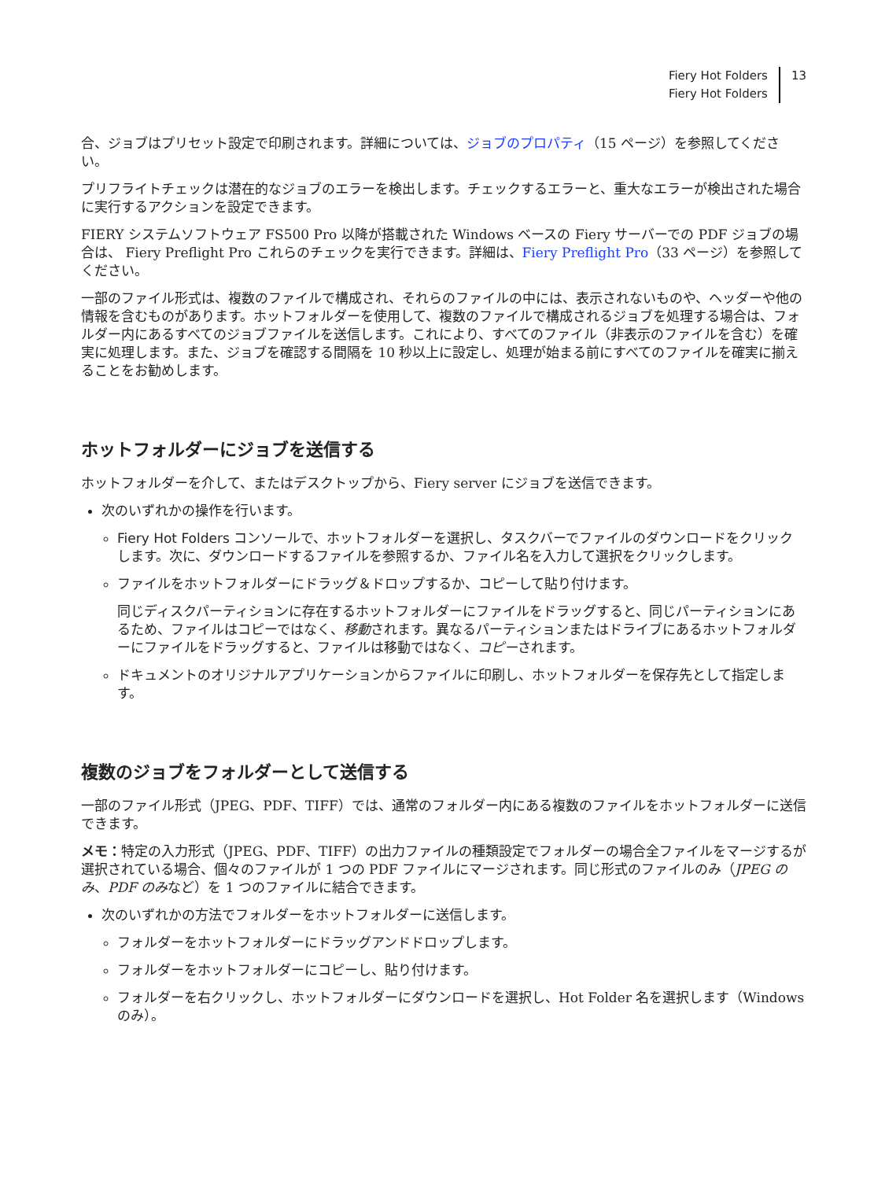Fiery Hot Folders
Fiery Hot Folders
13
合、ジョブはプリセット設定で印刷されます。詳細については、ジョブのプロパティ（15 ページ）を参照してください。
プリフライトチェックは潜在的なジョブのエラーを検出します。チェックするエラーと、重大なエラーが検出された場合に実行するアクションを設定できます。
FIERY システムソフトウェア FS500 Pro 以降が搭載された Windows ベースの Fiery サーバーでの PDF ジョブの場合は、 Fiery Preflight Pro これらのチェックを実行できます。詳細は、Fiery Preflight Pro（33 ページ）を参照してください。
一部のファイル形式は、複数のファイルで構成され、それらのファイルの中には、表示されないものや、ヘッダーや他の情報を含むものがあります。ホットフォルダーを使用して、複数のファイルで構成されるジョブを処理する場合は、フォルダー内にあるすべてのジョブファイルを送信します。これにより、すべてのファイル（非表示のファイルを含む）を確実に処理します。また、ジョブを確認する間隔を 10 秒以上に設定し、処理が始まる前にすべてのファイルを確実に揃えることをお勧めします。
ホットフォルダーにジョブを送信する
ホットフォルダーを介して、またはデスクトップから、Fiery server にジョブを送信できます。
次のいずれかの操作を行います。
Fiery Hot Folders コンソールで、ホットフォルダーを選択し、タスクバーでファイルのダウンロードをクリックします。次に、ダウンロードするファイルを参照するか、ファイル名を入力して選択をクリックします。
ファイルをホットフォルダーにドラッグ＆ドロップするか、コピーして貼り付けます。
同じディスクパーティションに存在するホットフォルダーにファイルをドラッグすると、同じパーティションにあるため、ファイルはコピーではなく、移動されます。異なるパーティションまたはドライブにあるホットフォルダーにファイルをドラッグすると、ファイルは移動ではなく、コピーされます。
ドキュメントのオリジナルアプリケーションからファイルに印刷し、ホットフォルダーを保存先として指定します。
複数のジョブをフォルダーとして送信する
一部のファイル形式（JPEG、PDF、TIFF）では、通常のフォルダー内にある複数のファイルをホットフォルダーに送信できます。
メモ：特定の入力形式（JPEG、PDF、TIFF）の出力ファイルの種類設定でフォルダーの場合全ファイルをマージするが選択されている場合、個々のファイルが 1 つの PDF ファイルにマージされます。同じ形式のファイルのみ（JPEG のみ、PDF のみなど）を 1 つのファイルに結合できます。
次のいずれかの方法でフォルダーをホットフォルダーに送信します。
フォルダーをホットフォルダーにドラッグアンドドロップします。
フォルダーをホットフォルダーにコピーし、貼り付けます。
フォルダーを右クリックし、ホットフォルダーにダウンロードを選択し、Hot Folder 名を選択します（Windows のみ）。